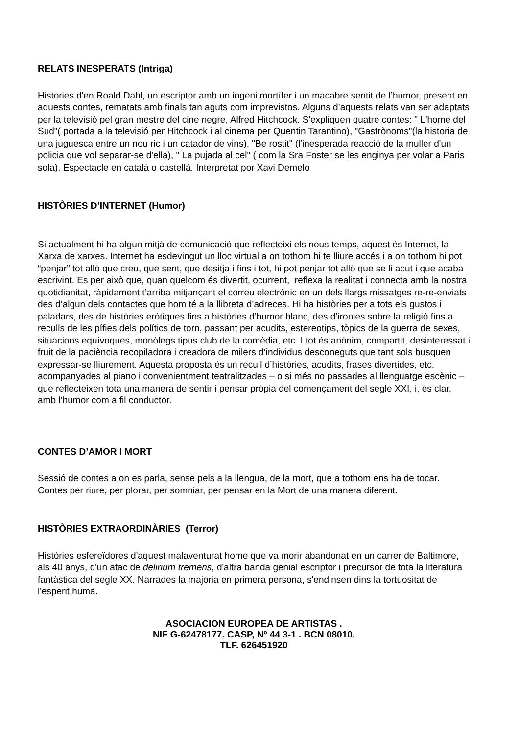RELATS INESPERATS (Intriga)
Histories d'en Roald Dahl, un escriptor amb un ingeni mortífer i un macabre sentit de l’humor, present en aquests contes, rematats amb finals tan aguts com imprevistos. Alguns d’aquests relats van ser adaptats per la televisió pel gran mestre del cine negre, Alfred Hitchcock. S'expliquen quatre contes: " L'home del Sud"( portada a la televisió per Hitchcock i al cinema per Quentin Tarantino), "Gastrònoms"(la historia de una juguesca entre un nou ric i un catador de vins), "Be rostit" (l'inesperada reacció de la muller d'un policia que vol separar-se d'ella), " La pujada al cel" ( com la Sra Foster se les enginya per volar a Paris sola). Espectacle en català o castellà. Interpretat por Xavi Demelo
HISTÒRIES D’INTERNET (Humor)
Si actualment hi ha algun mitjà de comunicació que reflecteixi els nous temps, aquest és Internet, la Xarxa de xarxes. Internet ha esdevingut un lloc virtual a on tothom hi te lliure accés i a on tothom hi pot “penjar” tot allò que creu, que sent, que desitja i fins i tot, hi pot penjar tot allò que se li acut i que acaba escrivint. Es per això que, quan quelcom és divertit, ocurrent, reflexa la realitat i connecta amb la nostra quotidianitat, ràpidament t’arriba mitjançant el correu electrònic en un dels llargs missatges re-re-enviats des d’algun dels contactes que hom té a la llibreta d’adreces. Hi ha històries per a tots els gustos i paladars, des de històries eròtiques fins a històries d’humor blanc, des d’ironies sobre la religió fins a reculls de les pífies dels polítics de torn, passant per acudits, estereotips, tòpics de la guerra de sexes, situacions equívoques, monòlegs tipus club de la comèdia, etc. I tot és anònim, compartit, desinteressat i fruit de la paciència recopiladora i creadora de milers d’individus desconeguts que tant sols busquen expressar-se lliurement. Aquesta proposta és un recull d’històries, acudits, frases divertides, etc. acompanyades al piano i convenientment teatralitzades – o si més no passades al llenguatge escènic – que reflecteixen tota una manera de sentir i pensar pròpia del començament del segle XXI, i, és clar, amb l’humor com a fil conductor.
CONTES D’AMOR I MORT
Sessió de contes a on es parla, sense pels a la llengua, de la mort, que a tothom ens ha de tocar. Contes per riure, per plorar, per somniar, per pensar en la Mort de una manera diferent.
HISTÒRIES EXTRAORDINÀRIES (Terror)
Històries esfereïdores d'aquest malaventurat home que va morir abandonat en un carrer de Baltimore, als 40 anys, d'un atac de delirium tremens, d'altra banda genial escriptor i precursor de tota la literatura fantàstica del segle XX. Narrades la majoria en primera persona, s'endinsen dins la tortuositat de l'esperit humà.
ASOCIACION EUROPEA DE ARTISTAS .
NIF G-62478177. CASP, Nº 44 3-1 . BCN 08010.
TLF. 626451920